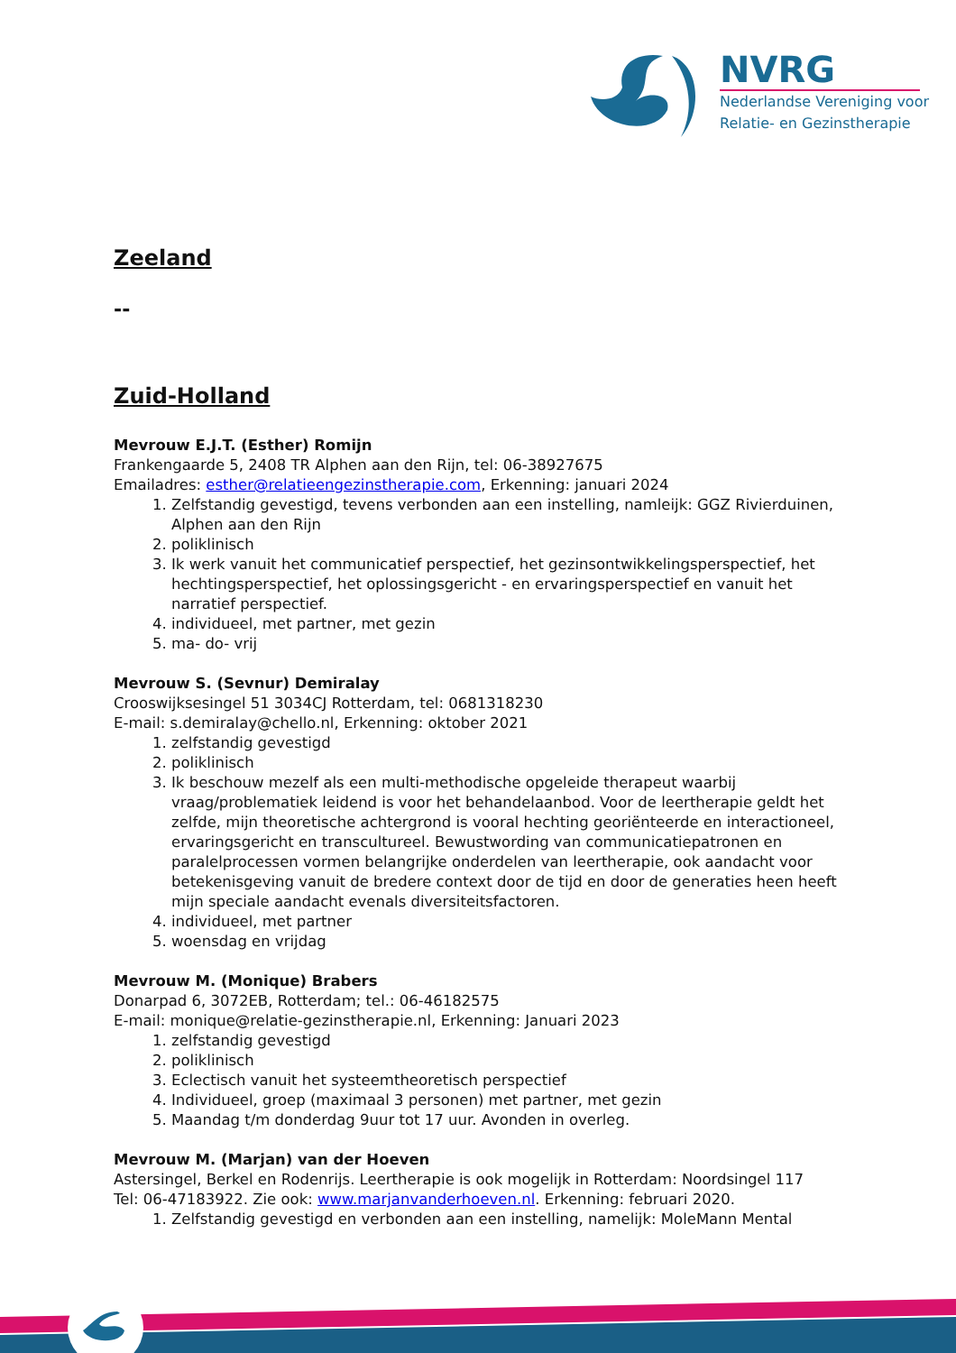NVRG
Nederlandse Vereniging voor
Relatie- en Gezinstherapie
Zeeland
--
Zuid-Holland
Mevrouw E.J.T. (Esther) Romijn
Frankengaarde 5, 2408 TR Alphen aan den Rijn, tel: 06-38927675
Emailadres: esther@relatieengezinstherapie.com, Erkenning: januari 2024
1. Zelfstandig gevestigd, tevens verbonden aan een instelling, namleijk: GGZ Rivierduinen, Alphen aan den Rijn
2. poliklinisch
3. Ik werk vanuit het communicatief perspectief, het gezinsontwikkelingsperspectief, het hechtingsperspectief, het oplossingsgericht - en ervaringsperspectief en vanuit het narratief perspectief.
4. individueel, met partner, met gezin
5. ma- do- vrij
Mevrouw S. (Sevnur) Demiralay
Crooswijksesingel 51 3034CJ Rotterdam, tel: 0681318230
E-mail: s.demiralay@chello.nl, Erkenning: oktober 2021
1. zelfstandig gevestigd
2. poliklinisch
3. Ik beschouw mezelf als een multi-methodische opgeleide therapeut waarbij vraag/problematiek leidend is voor het behandelaanbod. Voor de leertherapie geldt het zelfde, mijn theoretische achtergrond is vooral hechting georiënteerde en interactioneel, ervaringsgericht en transcultureel. Bewustwording van communicatiepatronen en paralelprocessen vormen belangrijke onderdelen van leertherapie, ook aandacht voor betekenisgeving vanuit de bredere context door de tijd en door de generaties heen heeft mijn speciale aandacht evenals diversiteitsfactoren.
4. individueel, met partner
5. woensdag en vrijdag
Mevrouw M. (Monique) Brabers
Donarpad 6, 3072EB, Rotterdam; tel.: 06-46182575
E-mail: monique@relatie-gezinstherapie.nl, Erkenning: Januari 2023
1. zelfstandig gevestigd
2. poliklinisch
3. Eclectisch vanuit het systeemtheoretisch perspectief
4. Individueel, groep (maximaal 3 personen) met partner, met gezin
5. Maandag t/m donderdag 9uur tot 17 uur. Avonden in overleg.
Mevrouw M. (Marjan) van der Hoeven
Astersingel, Berkel en Rodenrijs. Leertherapie is ook mogelijk in Rotterdam: Noordsingel 117
Tel: 06-47183922. Zie ook: www.marjanvanderhoeven.nl. Erkenning: februari 2020.
1. Zelfstandig gevestigd en verbonden aan een instelling, namelijk: MoleMann Mental